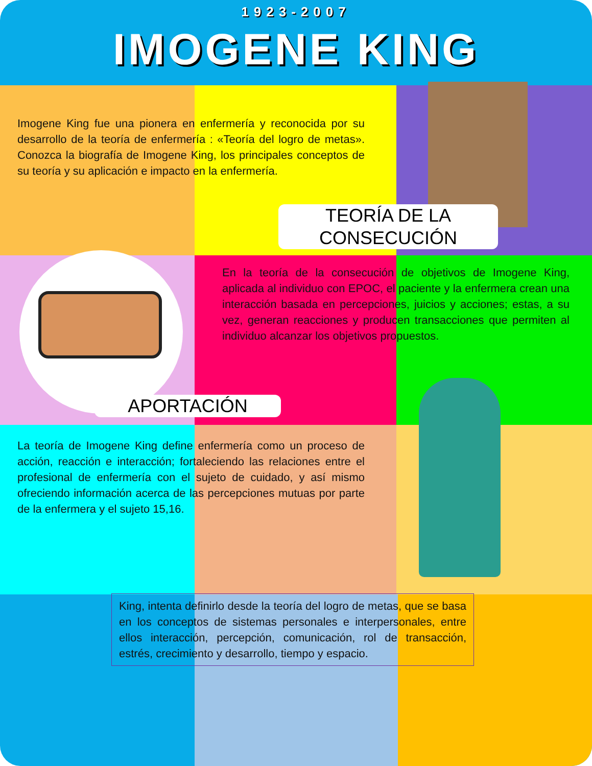1923-2007
IMOGENE KING
Imogene King fue una pionera en enfermería y reconocida por su desarrollo de la teoría de enfermería : «Teoría del logro de metas». Conozca la biografía de Imogene King, los principales conceptos de su teoría y su aplicación e impacto en la enfermería.
TEORÍA DE LA CONSECUCIÓN
En la teoría de la consecución de objetivos de Imogene King, aplicada al individuo con EPOC, el paciente y la enfermera crean una interacción basada en percepciones, juicios y acciones; estas, a su vez, generan reacciones y producen transacciones que permiten al individuo alcanzar los objetivos propuestos.
APORTACIÓN
La teoría de Imogene King define enfermería como un proceso de acción, reacción e interacción; fortaleciendo las relaciones entre el profesional de enfermería con el sujeto de cuidado, y así mismo ofreciendo información acerca de las percepciones mutuas por parte de la enfermera y el sujeto 15,16.
King, intenta definirlo desde la teoría del logro de metas, que se basa en los conceptos de sistemas personales e interpersonales, entre ellos interacción, percepción, comunicación, rol de transacción, estrés, crecimiento y desarrollo, tiempo y espacio.